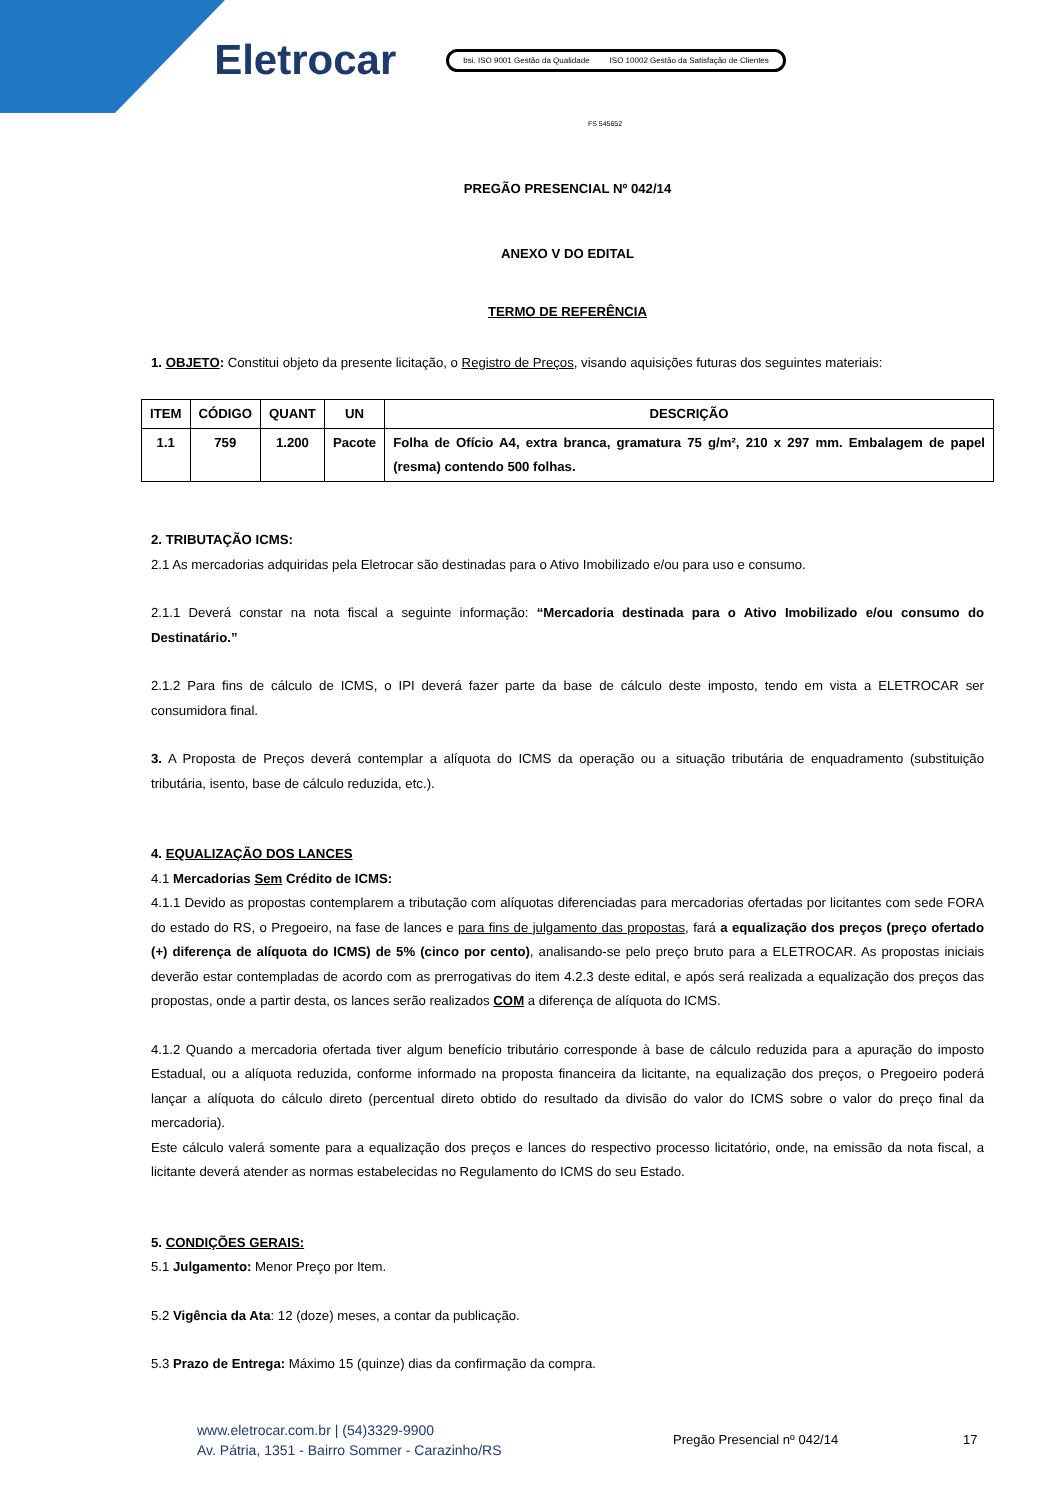Eletrocar
bsi. ISO 9001 Gestão da Qualidade ISO 10002 Gestão da Satisfação de Clientes
FS 545652
PREGÃO PRESENCIAL Nº 042/14
ANEXO V DO EDITAL
TERMO DE REFERÊNCIA
1. OBJETO: Constitui objeto da presente licitação, o Registro de Preços, visando aquisições futuras dos seguintes materiais:
| ITEM | CÓDIGO | QUANT | UN | DESCRIÇÃO |
| --- | --- | --- | --- | --- |
| 1.1 | 759 | 1.200 | Pacote | Folha de Ofício A4, extra branca, gramatura 75 g/m², 210 x 297 mm. Embalagem de papel (resma) contendo 500 folhas. |
2. TRIBUTAÇÃO ICMS:
2.1 As mercadorias adquiridas pela Eletrocar são destinadas para o Ativo Imobilizado e/ou para uso e consumo.
2.1.1 Deverá constar na nota fiscal a seguinte informação: “Mercadoria destinada para o Ativo Imobilizado e/ou consumo do Destinatário.”
2.1.2 Para fins de cálculo de ICMS, o IPI deverá fazer parte da base de cálculo deste imposto, tendo em vista a ELETROCAR ser consumidora final.
3. A Proposta de Preços deverá contemplar a alíquota do ICMS da operação ou a situação tributária de enquadramento (substituição tributária, isento, base de cálculo reduzida, etc.).
4. EQUALIZAÇÃO DOS LANCES
4.1 Mercadorias Sem Crédito de ICMS:
4.1.1 Devido as propostas contemplarem a tributação com alíquotas diferenciadas para mercadorias ofertadas por licitantes com sede FORA do estado do RS, o Pregoeiro, na fase de lances e para fins de julgamento das propostas, fará a equalização dos preços (preço ofertado (+) diferença de alíquota do ICMS) de 5% (cinco por cento), analisando-se pelo preço bruto para a ELETROCAR. As propostas iniciais deverão estar contempladas de acordo com as prerrogativas do item 4.2.3 deste edital, e após será realizada a equalização dos preços das propostas, onde a partir desta, os lances serão realizados COM a diferença de alíquota do ICMS.
4.1.2 Quando a mercadoria ofertada tiver algum benefício tributário corresponde à base de cálculo reduzida para a apuração do imposto Estadual, ou a alíquota reduzida, conforme informado na proposta financeira da licitante, na equalização dos preços, o Pregoeiro poderá lançar a alíquota do cálculo direto (percentual direto obtido do resultado da divisão do valor do ICMS sobre o valor do preço final da mercadoria).
Este cálculo valerá somente para a equalização dos preços e lances do respectivo processo licitatório, onde, na emissão da nota fiscal, a licitante deverá atender as normas estabelecidas no Regulamento do ICMS do seu Estado.
5. CONDIÇÕES GERAIS:
5.1 Julgamento: Menor Preço por Item.
5.2 Vigência da Ata: 12 (doze) meses, a contar da publicação.
5.3 Prazo de Entrega: Máximo 15 (quinze) dias da confirmação da compra.
www.eletrocar.com.br | (54)3329-9900
Av. Pátria, 1351 - Bairro Sommer - Carazinho/RS
Pregão Presencial nº 042/14 17